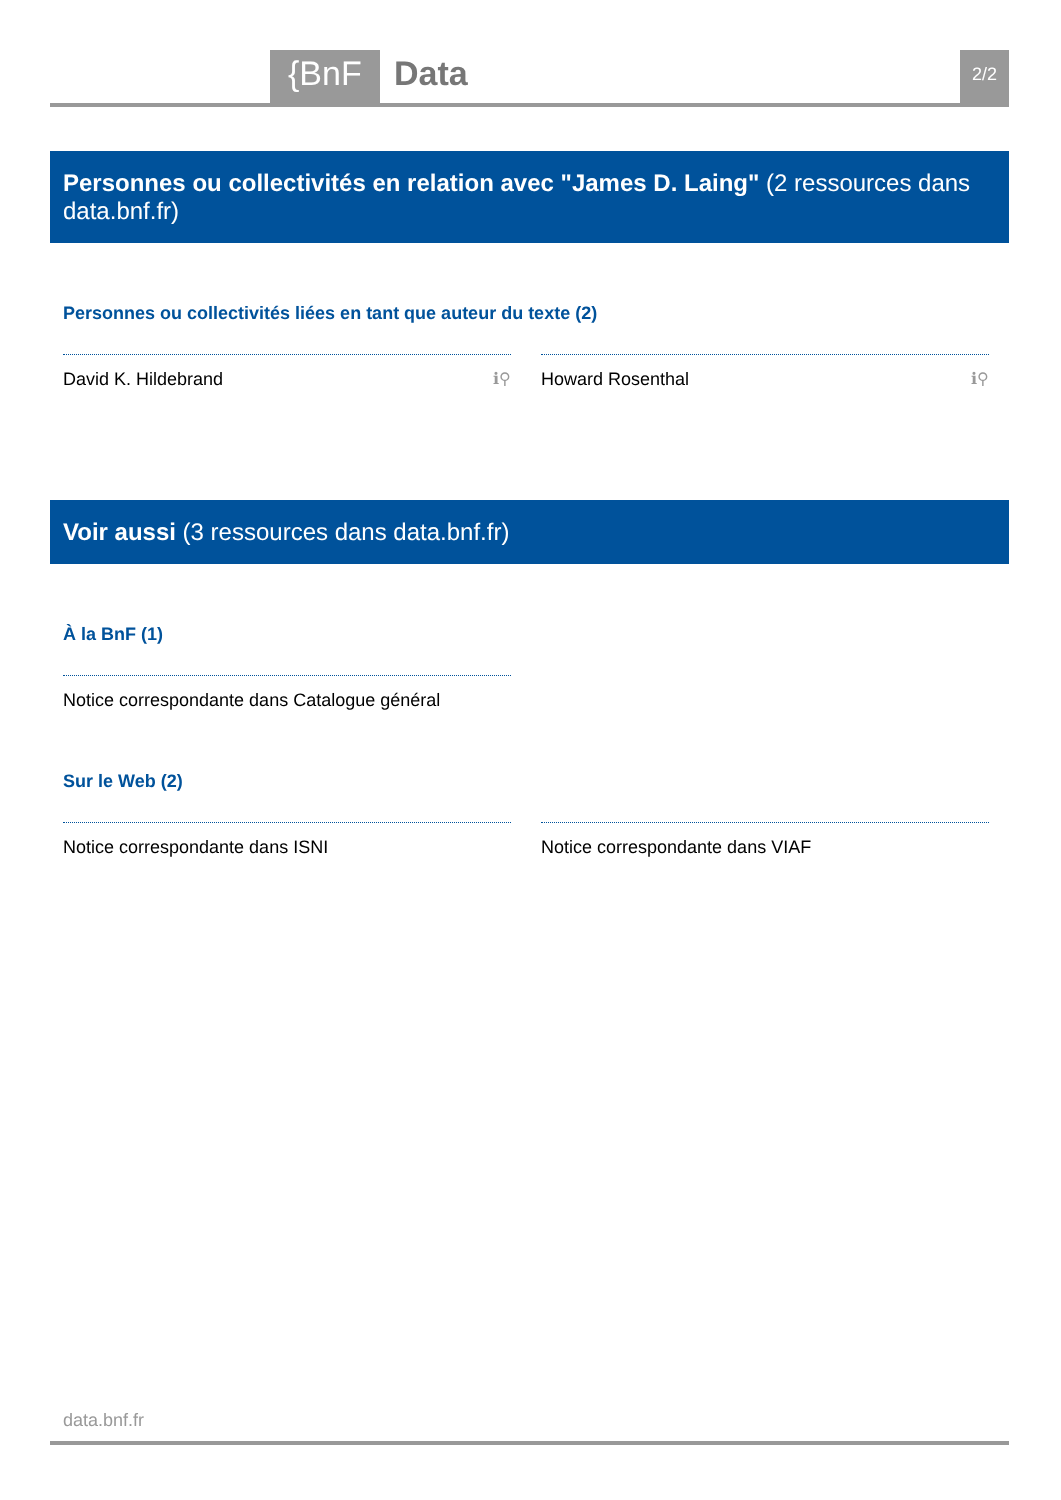{BnF Data 2/2
Personnes ou collectivités en relation avec "James D. Laing" (2 ressources dans data.bnf.fr)
Personnes ou collectivités liées en tant que auteur du texte (2)
David K. Hildebrand ℹ⚲ Howard Rosenthal ℹ⚲
Voir aussi (3 ressources dans data.bnf.fr)
À la BnF (1)
Notice correspondante dans Catalogue général
Sur le Web (2)
Notice correspondante dans ISNI Notice correspondante dans VIAF
data.bnf.fr